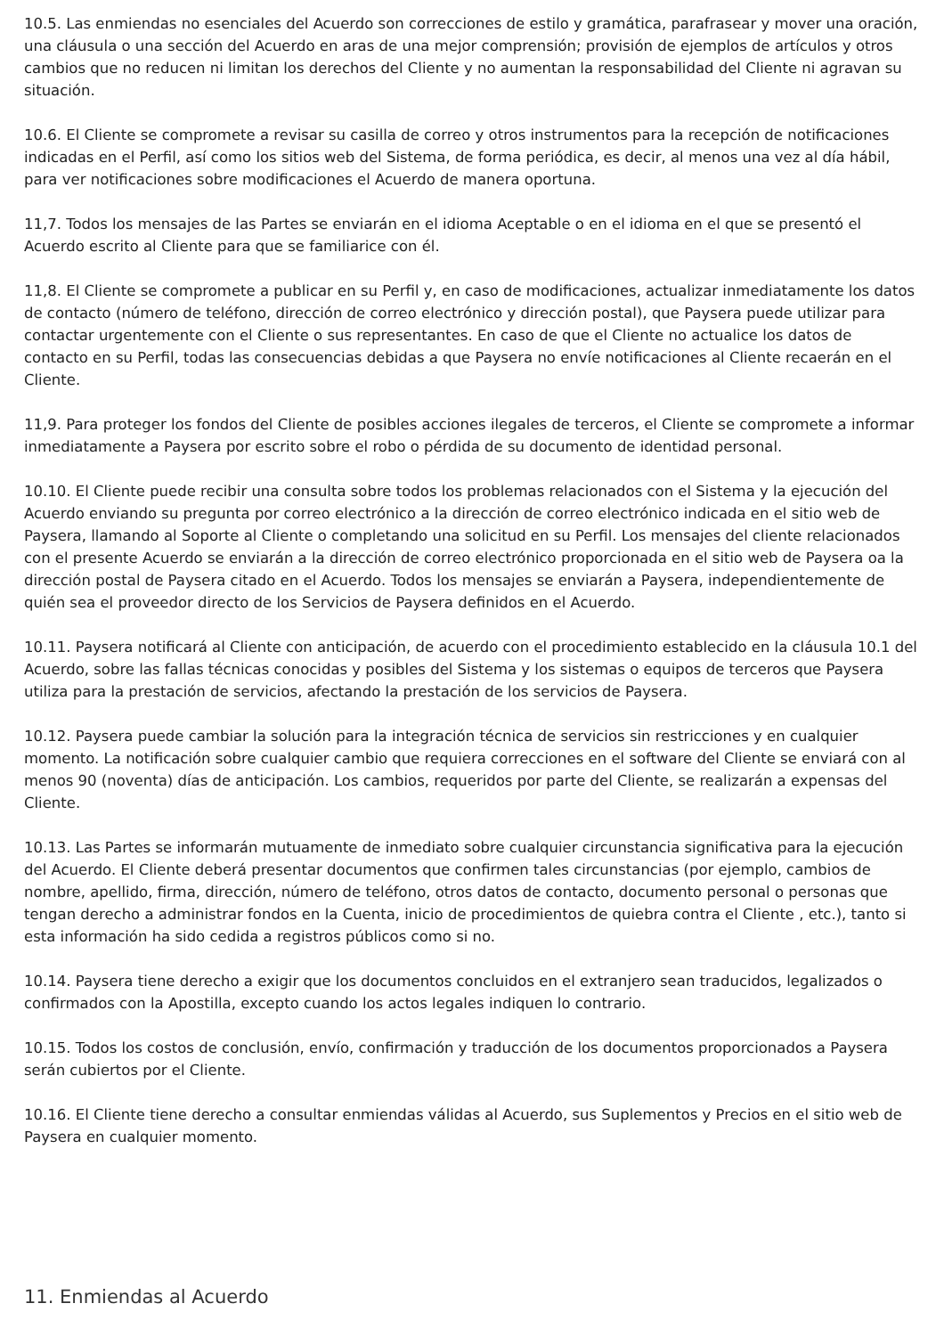10.5. Las enmiendas no esenciales del Acuerdo son correcciones de estilo y gramática, parafrasear y mover una oración, una cláusula o una sección del Acuerdo en aras de una mejor comprensión; provisión de ejemplos de artículos y otros cambios que no reducen ni limitan los derechos del Cliente y no aumentan la responsabilidad del Cliente ni agravan su situación.
10.6. El Cliente se compromete a revisar su casilla de correo y otros instrumentos para la recepción de notificaciones indicadas en el Perfil, así como los sitios web del Sistema, de forma periódica, es decir, al menos una vez al día hábil, para ver notificaciones sobre modificaciones el Acuerdo de manera oportuna.
11,7. Todos los mensajes de las Partes se enviarán en el idioma Aceptable o en el idioma en el que se presentó el Acuerdo escrito al Cliente para que se familiarice con él.
11,8. El Cliente se compromete a publicar en su Perfil y, en caso de modificaciones, actualizar inmediatamente los datos de contacto (número de teléfono, dirección de correo electrónico y dirección postal), que Paysera puede utilizar para contactar urgentemente con el Cliente o sus representantes. En caso de que el Cliente no actualice los datos de contacto en su Perfil, todas las consecuencias debidas a que Paysera no envíe notificaciones al Cliente recaerán en el Cliente.
11,9. Para proteger los fondos del Cliente de posibles acciones ilegales de terceros, el Cliente se compromete a informar inmediatamente a Paysera por escrito sobre el robo o pérdida de su documento de identidad personal.
10.10. El Cliente puede recibir una consulta sobre todos los problemas relacionados con el Sistema y la ejecución del Acuerdo enviando su pregunta por correo electrónico a la dirección de correo electrónico indicada en el sitio web de Paysera, llamando al Soporte al Cliente o completando una solicitud en su Perfil. Los mensajes del cliente relacionados con el presente Acuerdo se enviarán a la dirección de correo electrónico proporcionada en el sitio web de Paysera oa la dirección postal de Paysera citado en el Acuerdo. Todos los mensajes se enviarán a Paysera, independientemente de quién sea el proveedor directo de los Servicios de Paysera definidos en el Acuerdo.
10.11. Paysera notificará al Cliente con anticipación, de acuerdo con el procedimiento establecido en la cláusula 10.1 del Acuerdo, sobre las fallas técnicas conocidas y posibles del Sistema y los sistemas o equipos de terceros que Paysera utiliza para la prestación de servicios, afectando la prestación de los servicios de Paysera.
10.12. Paysera puede cambiar la solución para la integración técnica de servicios sin restricciones y en cualquier momento. La notificación sobre cualquier cambio que requiera correcciones en el software del Cliente se enviará con al menos 90 (noventa) días de anticipación. Los cambios, requeridos por parte del Cliente, se realizarán a expensas del Cliente.
10.13. Las Partes se informarán mutuamente de inmediato sobre cualquier circunstancia significativa para la ejecución del Acuerdo. El Cliente deberá presentar documentos que confirmen tales circunstancias (por ejemplo, cambios de nombre, apellido, firma, dirección, número de teléfono, otros datos de contacto, documento personal o personas que tengan derecho a administrar fondos en la Cuenta, inicio de procedimientos de quiebra contra el Cliente , etc.), tanto si esta información ha sido cedida a registros públicos como si no.
10.14. Paysera tiene derecho a exigir que los documentos concluidos en el extranjero sean traducidos, legalizados o confirmados con la Apostilla, excepto cuando los actos legales indiquen lo contrario.
10.15. Todos los costos de conclusión, envío, confirmación y traducción de los documentos proporcionados a Paysera serán cubiertos por el Cliente.
10.16. El Cliente tiene derecho a consultar enmiendas válidas al Acuerdo, sus Suplementos y Precios en el sitio web de Paysera en cualquier momento.
11. Enmiendas al Acuerdo